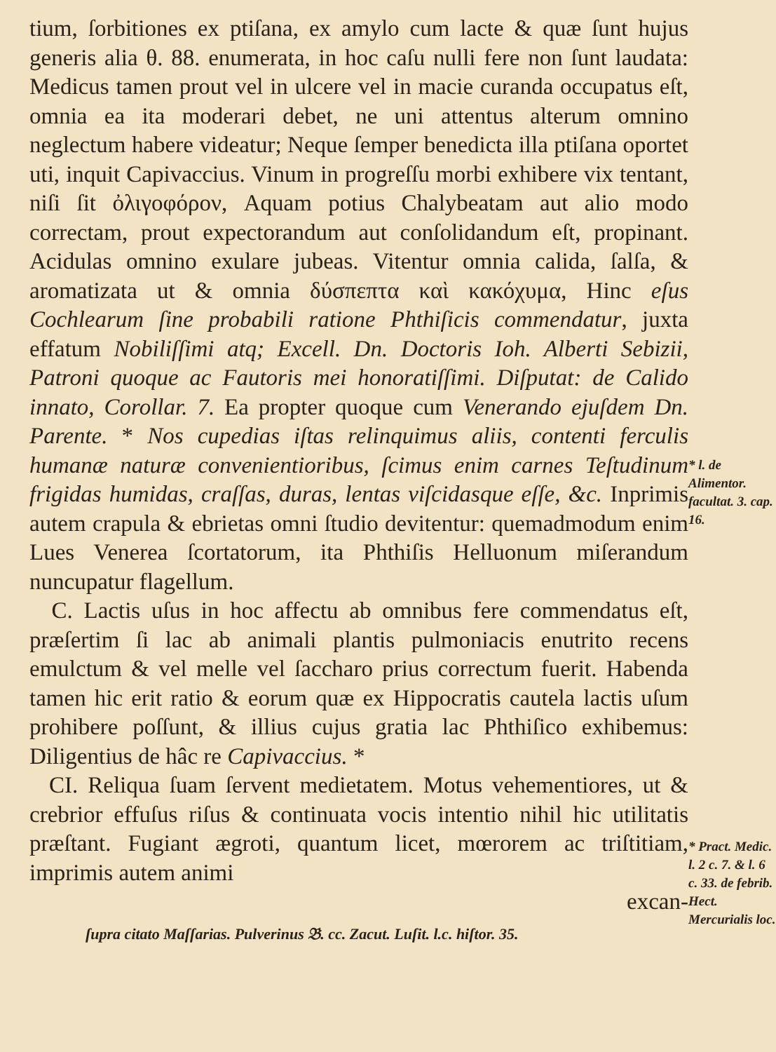tium, ſorbitiones ex ptiſana, ex amylo cum lacte & quæ ſunt hujus generis alia θ. 88. enumerata, in hoc caſu nulli fere non ſunt laudata: Medicus tamen prout vel in ulcere vel in macie curanda occupatus eſt, omnia ea ita moderari debet, ne uni attentus alterum omnino neglectum habere videatur; Neque ſemper benedicta illa ptiſana oportet uti, inquit Capivaccius. Vinum in progreſſu morbi exhibere vix tentant, niſi ſit ὀλιγοφόρον, Aquam potius Chalybeatam aut alio modo correctam, prout expectorandum aut conſolidandum eſt, propinant. Acidulas omnino exulare jubeas. Vitentur omnia calida, ſalſa, & aromatizata ut & omnia δύσπεπτα καὶ κακόχυμα, Hinc eſus Cochlearum ſine probabili ratione Phthiſicis commendatur, juxta effatum Nobiliſſimi atq; Excell. Dn. Doctoris Ioh. Alberti Sebizii, Patroni quoque ac Fautoris mei honoratiſſimi. Diſputat: de Calido innato, Corollar. 7. Ea propter quoque cum Venerando ejuſdem Dn. Parente. * Nos cupedias iſtas relinquimus aliis, contenti ferculis humanæ naturæ convenientioribus, ſcimus enim carnes Teſtudinum frigidas humidas, craſſas, duras, lentas viſcidasque eſſe, &c. Inprimis autem crapula & ebrietas omni ſtudio devitentur: quemadmodum enim Lues Venerea ſcortatorum, ita Phthiſis Helluonum miſerandum nuncupatur flagellum.
C. Lactis uſus in hoc affectu ab omnibus fere commendatus eſt, præſertim ſi lac ab animali plantis pulmoniacis enutrito recens emulctum & vel melle vel ſaccharo prius correctum fuerit. Habenda tamen hic erit ratio & eorum quæ ex Hippocratis cautela lactis uſum prohibere poſſunt, & illius cujus gratia lac Phthiſico exhibemus: Diligentius de hâc re Capivaccius. *
CI. Reliqua ſuam ſervent medietatem. Motus vehementiores, ut & crebrior effuſus riſus & continuata vocis intentio nihil hic utilitatis præſtant. Fugiant ægroti, quantum licet, mœrorem ac triſtitiam, imprimis autem animi
excan-
ſupra citato Maſſarias. Pulverinus 𝔅. cc. Zacut. Luſit. l.c. hiſtor. 35.
* l. de Alimentor. facultat. 3. cap. 16.
* Pract. Medic. l. 2 c. 7. & l. 6 c. 33. de febrib. Hect. Mercurialis loc.